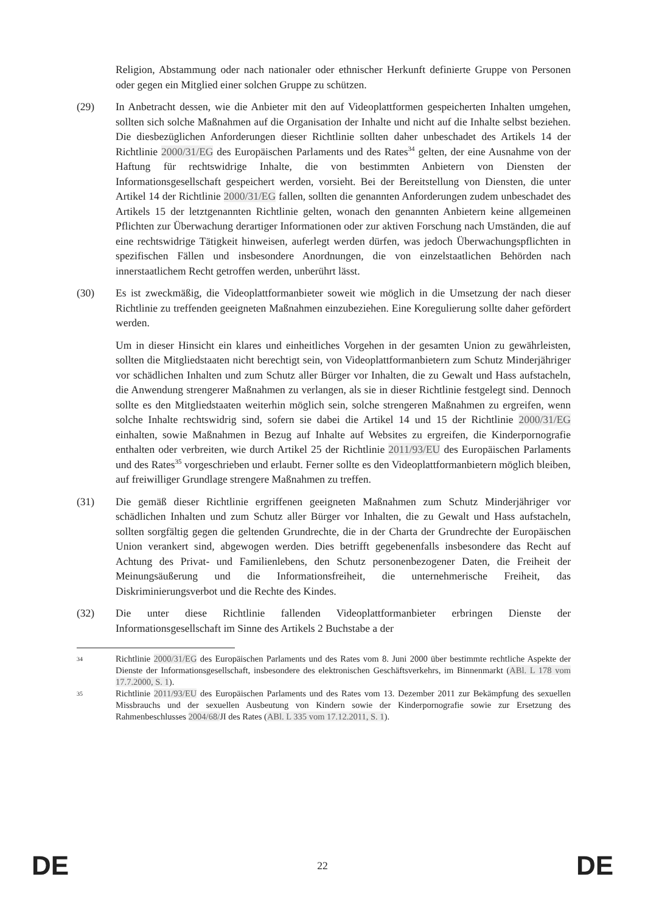Religion, Abstammung oder nach nationaler oder ethnischer Herkunft definierte Gruppe von Personen oder gegen ein Mitglied einer solchen Gruppe zu schützen.
(29) In Anbetracht dessen, wie die Anbieter mit den auf Videoplattformen gespeicherten Inhalten umgehen, sollten sich solche Maßnahmen auf die Organisation der Inhalte und nicht auf die Inhalte selbst beziehen. Die diesbezüglichen Anforderungen dieser Richtlinie sollten daher unbeschadet des Artikels 14 der Richtlinie 2000/31/EG des Europäischen Parlaments und des Rates<sup>34</sup> gelten, der eine Ausnahme von der Haftung für rechtswidrige Inhalte, die von bestimmten Anbietern von Diensten der Informationsgesellschaft gespeichert werden, vorsieht. Bei der Bereitstellung von Diensten, die unter Artikel 14 der Richtlinie 2000/31/EG fallen, sollten die genannten Anforderungen zudem unbeschadet des Artikels 15 der letztgenannten Richtlinie gelten, wonach den genannten Anbietern keine allgemeinen Pflichten zur Überwachung derartiger Informationen oder zur aktiven Forschung nach Umständen, die auf eine rechtswidrige Tätigkeit hinweisen, auferlegt werden dürfen, was jedoch Überwachungspflichten in spezifischen Fällen und insbesondere Anordnungen, die von einzelstaatlichen Behörden nach innerstaatlichem Recht getroffen werden, unberührt lässt.
(30) Es ist zweckmäßig, die Videoplattformanbieter soweit wie möglich in die Umsetzung der nach dieser Richtlinie zu treffenden geeigneten Maßnahmen einzubeziehen. Eine Koregulierung sollte daher gefördert werden.
Um in dieser Hinsicht ein klares und einheitliches Vorgehen in der gesamten Union zu gewährleisten, sollten die Mitgliedstaaten nicht berechtigt sein, von Videoplattformanbietern zum Schutz Minderjähriger vor schädlichen Inhalten und zum Schutz aller Bürger vor Inhalten, die zu Gewalt und Hass aufstacheln, die Anwendung strengerer Maßnahmen zu verlangen, als sie in dieser Richtlinie festgelegt sind. Dennoch sollte es den Mitgliedstaaten weiterhin möglich sein, solche strengeren Maßnahmen zu ergreifen, wenn solche Inhalte rechtswidrig sind, sofern sie dabei die Artikel 14 und 15 der Richtlinie 2000/31/EG einhalten, sowie Maßnahmen in Bezug auf Inhalte auf Websites zu ergreifen, die Kinderpornografie enthalten oder verbreiten, wie durch Artikel 25 der Richtlinie 2011/93/EU des Europäischen Parlaments und des Rates<sup>35</sup> vorgeschrieben und erlaubt. Ferner sollte es den Videoplattformanbietern möglich bleiben, auf freiwilliger Grundlage strengere Maßnahmen zu treffen.
(31) Die gemäß dieser Richtlinie ergriffenen geeigneten Maßnahmen zum Schutz Minderjähriger vor schädlichen Inhalten und zum Schutz aller Bürger vor Inhalten, die zu Gewalt und Hass aufstacheln, sollten sorgfältig gegen die geltenden Grundrechte, die in der Charta der Grundrechte der Europäischen Union verankert sind, abgewogen werden. Dies betrifft gegebenenfalls insbesondere das Recht auf Achtung des Privat- und Familienlebens, den Schutz personenbezogener Daten, die Freiheit der Meinungsäußerung und die Informationsfreiheit, die unternehmerische Freiheit, das Diskriminierungsverbot und die Rechte des Kindes.
(32) Die unter diese Richtlinie fallenden Videoplattformanbieter erbringen Dienste der Informationsgesellschaft im Sinne des Artikels 2 Buchstabe a der
34
Richtlinie 2000/31/EG des Europäischen Parlaments und des Rates vom 8. Juni 2000 über bestimmte rechtliche Aspekte der Dienste der Informationsgesellschaft, insbesondere des elektronischen Geschäftsverkehrs, im Binnenmarkt (ABl. L 178 vom 17.7.2000, S. 1).
35
Richtlinie 2011/93/EU des Europäischen Parlaments und des Rates vom 13. Dezember 2011 zur Bekämpfung des sexuellen Missbrauchs und der sexuellen Ausbeutung von Kindern sowie der Kinderpornografie sowie zur Ersetzung des Rahmenbeschlusses 2004/68/JI des Rates (ABl. L 335 vom 17.12.2011, S. 1).
DE 22 DE